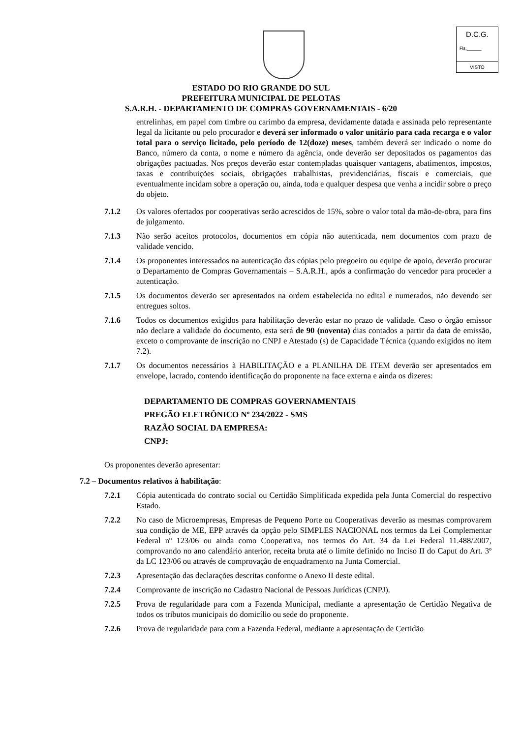D.C.G.
Fls.______
VISTO
ESTADO DO RIO GRANDE DO SUL
PREFEITURA MUNICIPAL DE PELOTAS
S.A.R.H. - DEPARTAMENTO DE COMPRAS GOVERNAMENTAIS - 6/20
entrelinhas, em papel com timbre ou carimbo da empresa, devidamente datada e assinada pelo representante legal da licitante ou pelo procurador e deverá ser informado o valor unitário para cada recarga e o valor total para o serviço licitado, pelo período de 12(doze) meses, também deverá ser indicado o nome do Banco, número da conta, o nome e número da agência, onde deverão ser depositados os pagamentos das obrigações pactuadas. Nos preços deverão estar contempladas quaisquer vantagens, abatimentos, impostos, taxas e contribuições sociais, obrigações trabalhistas, previdenciárias, fiscais e comerciais, que eventualmente incidam sobre a operação ou, ainda, toda e qualquer despesa que venha a incidir sobre o preço do objeto.
7.1.2 Os valores ofertados por cooperativas serão acrescidos de 15%, sobre o valor total da mão-de-obra, para fins de julgamento.
7.1.3 Não serão aceitos protocolos, documentos em cópia não autenticada, nem documentos com prazo de validade vencido.
7.1.4 Os proponentes interessados na autenticação das cópias pelo pregoeiro ou equipe de apoio, deverão procurar o Departamento de Compras Governamentais – S.A.R.H., após a confirmação do vencedor para proceder a autenticação.
7.1.5 Os documentos deverão ser apresentados na ordem estabelecida no edital e numerados, não devendo ser entregues soltos.
7.1.6 Todos os documentos exigidos para habilitação deverão estar no prazo de validade. Caso o órgão emissor não declare a validade do documento, esta será de 90 (noventa) dias contados a partir da data de emissão, exceto o comprovante de inscrição no CNPJ e Atestado (s) de Capacidade Técnica (quando exigidos no item 7.2).
7.1.7 Os documentos necessários à HABILITAÇÃO e a PLANILHA DE ITEM deverão ser apresentados em envelope, lacrado, contendo identificação do proponente na face externa e ainda os dizeres:
DEPARTAMENTO DE COMPRAS GOVERNAMENTAIS
PREGÃO ELETRÔNICO Nº 234/2022 - SMS
RAZÃO SOCIAL DA EMPRESA:
CNPJ:
Os proponentes deverão apresentar:
7.2 – Documentos relativos à habilitação:
7.2.1 Cópia autenticada do contrato social ou Certidão Simplificada expedida pela Junta Comercial do respectivo Estado.
7.2.2 No caso de Microempresas, Empresas de Pequeno Porte ou Cooperativas deverão as mesmas comprovarem sua condição de ME, EPP através da opção pelo SIMPLES NACIONAL nos termos da Lei Complementar Federal nº 123/06 ou ainda como Cooperativa, nos termos do Art. 34 da Lei Federal 11.488/2007, comprovando no ano calendário anterior, receita bruta até o limite definido no Inciso II do Caput do Art. 3º da LC 123/06 ou através de comprovação de enquadramento na Junta Comercial.
7.2.3 Apresentação das declarações descritas conforme o Anexo II deste edital.
7.2.4 Comprovante de inscrição no Cadastro Nacional de Pessoas Jurídicas (CNPJ).
7.2.5 Prova de regularidade para com a Fazenda Municipal, mediante a apresentação de Certidão Negativa de todos os tributos municipais do domicílio ou sede do proponente.
7.2.6 Prova de regularidade para com a Fazenda Federal, mediante a apresentação de Certidão